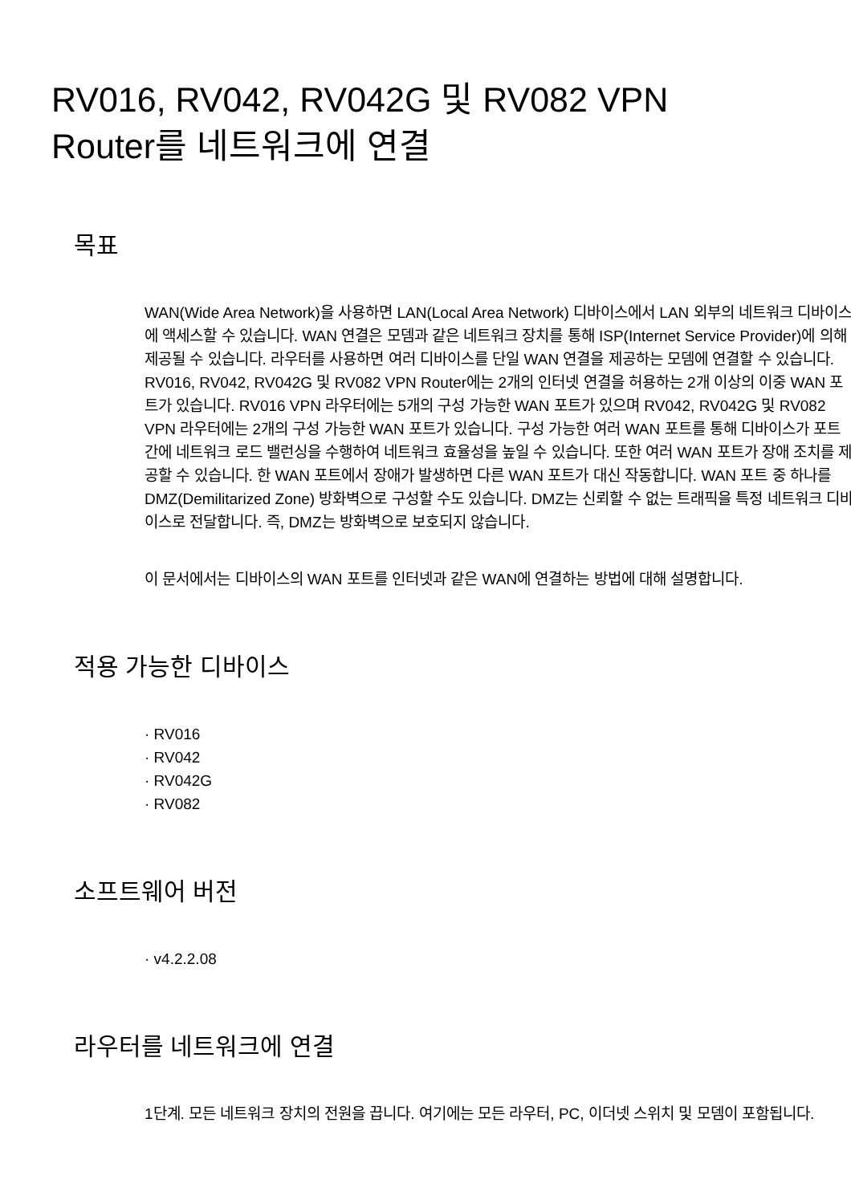RV016, RV042, RV042G 및 RV082 VPN
Router를 네트워크에 연결
목표
WAN(Wide Area Network)을 사용하면 LAN(Local Area Network) 디바이스에서 LAN 외부의 네트워크 디바이스에 액세스할 수 있습니다. WAN 연결은 모뎀과 같은 네트워크 장치를 통해 ISP(Internet Service Provider)에 의해 제공될 수 있습니다. 라우터를 사용하면 여러 디바이스를 단일 WAN 연결을 제공하는 모뎀에 연결할 수 있습니다. RV016, RV042, RV042G 및 RV082 VPN Router에는 2개의 인터넷 연결을 허용하는 2개 이상의 이중 WAN 포트가 있습니다. RV016 VPN 라우터에는 5개의 구성 가능한 WAN 포트가 있으며 RV042, RV042G 및 RV082 VPN 라우터에는 2개의 구성 가능한 WAN 포트가 있습니다. 구성 가능한 여러 WAN 포트를 통해 디바이스가 포트 간에 네트워크 로드 밸런싱을 수행하여 네트워크 효율성을 높일 수 있습니다. 또한 여러 WAN 포트가 장애 조치를 제공할 수 있습니다. 한 WAN 포트에서 장애가 발생하면 다른 WAN 포트가 대신 작동합니다. WAN 포트 중 하나를 DMZ(Demilitarized Zone) 방화벽으로 구성할 수도 있습니다. DMZ는 신뢰할 수 없는 트래픽을 특정 네트워크 디바이스로 전달합니다. 즉, DMZ는 방화벽으로 보호되지 않습니다.
이 문서에서는 디바이스의 WAN 포트를 인터넷과 같은 WAN에 연결하는 방법에 대해 설명합니다.
적용 가능한 디바이스
· RV016
· RV042
· RV042G
· RV082
소프트웨어 버전
· v4.2.2.08
라우터를 네트워크에 연결
1단계. 모든 네트워크 장치의 전원을 끕니다. 여기에는 모든 라우터, PC, 이더넷 스위치 및 모뎀이 포함됩니다.